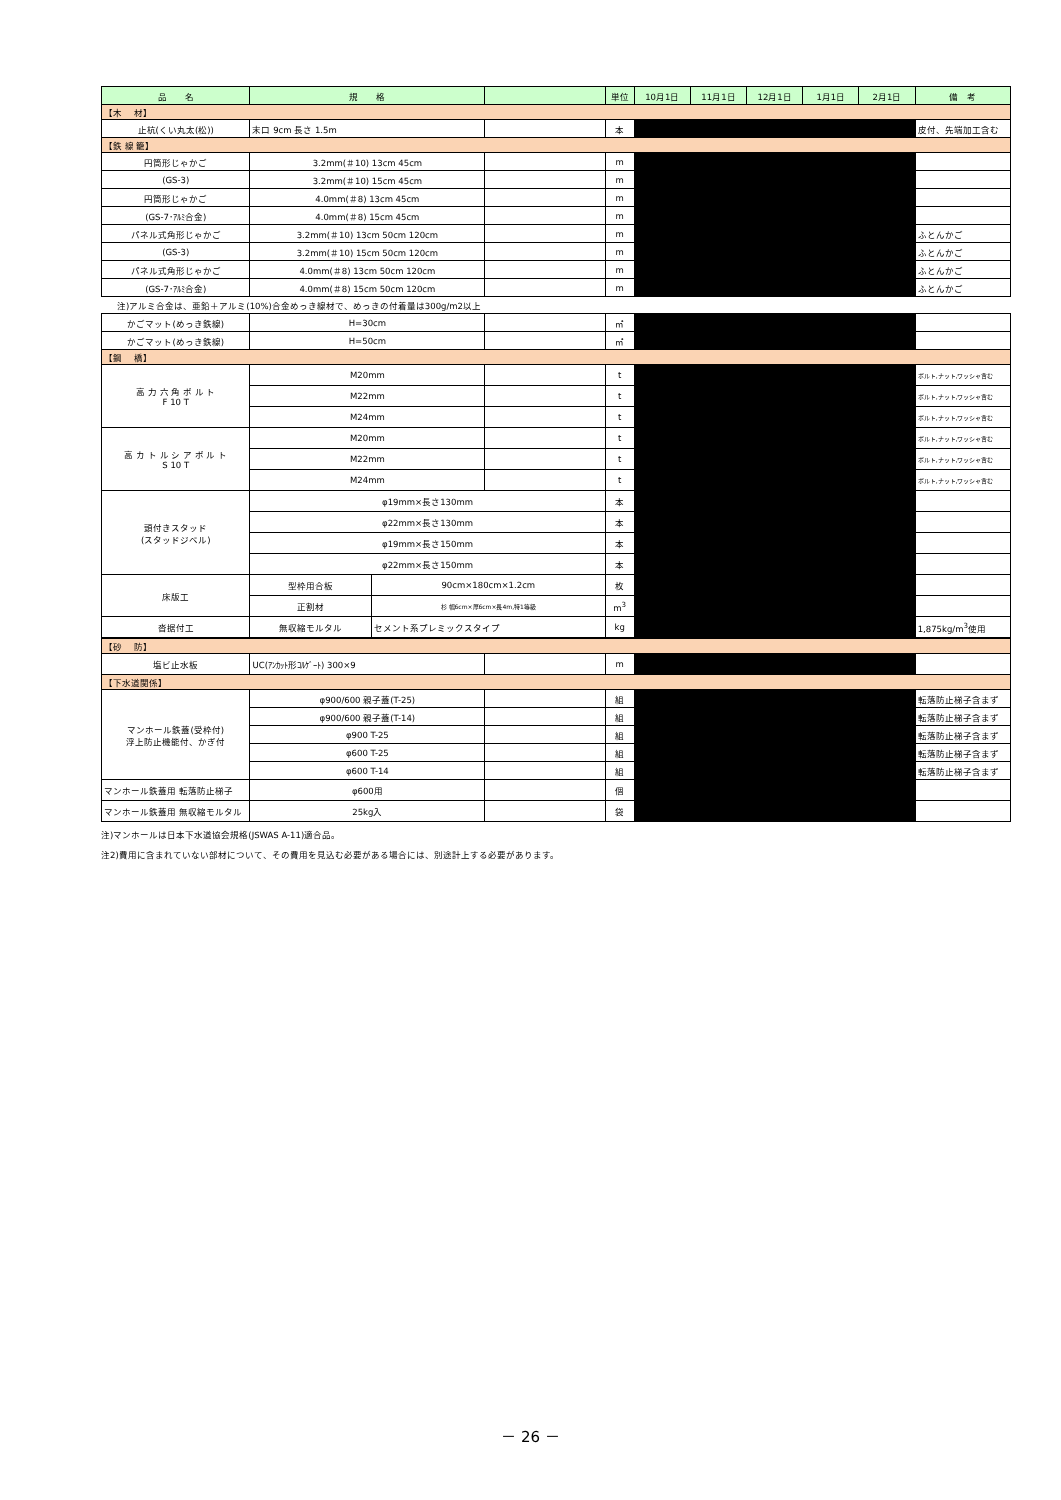| 品 名 | 規 格 | | 単位 | 10月1日 | 11月1日 | 12月1日 | 1月1日 | 2月1日 | 備 考 |
| --- | --- | --- | --- | --- | --- | --- | --- | --- | --- |
| 【木 材】 | | | | | | | | | |
| 止杭(くい丸太(松)) | 末口 9cm 長さ 1.5m | | 本 | | | | | | 皮付、先端加工含む |
| 【鉄 線 籠】 | | | | | | | | | |
| 円筒形じゃかご | 3.2mm(＃10) 13cm 45cm | | m | | | | | | |
| (GS-3) | 3.2mm(＃10) 15cm 45cm | | m | | | | | | |
| 円筒形じゃかご | 4.0mm(＃8) 13cm 45cm | | m | | | | | | |
| (GS-7･ｱﾙﾐ合金) | 4.0mm(＃8) 15cm 45cm | | m | | | | | | |
| パネル式角形じゃかご | 3.2mm(＃10) 13cm 50cm 120cm | | m | | | | | | ふとんかご |
| (GS-3) | 3.2mm(＃10) 15cm 50cm 120cm | | m | | | | | | ふとんかご |
| パネル式角形じゃかご | 4.0mm(＃8) 13cm 50cm 120cm | | m | | | | | | ふとんかご |
| (GS-7･ｱﾙﾐ合金) | 4.0mm(＃8) 15cm 50cm 120cm | | m | | | | | | ふとんかご |
注)アルミ合金は、亜鉛＋アルミ(10%)合金めっき線材で、めっきの付着量は300g/m2以上
| かごマット(めっき鉄線) | H=30cm | | | ㎡ | | |
| かごマット(めっき鉄線) | H=50cm | | | ㎡ | | |
| 【鋼 橋】 | | | | | | |
| 高 力 六 角 ボ ル ト F 10 T | M20mm | | | t | | ボルト,ナット,ワッシャ含む |
| | M22mm | | | t | | ボルト,ナット,ワッシャ含む |
| | M24mm | | | t | | ボルト,ナット,ワッシャ含む |
| 高 カ ト ル シ ア ボ ル ト S 10 T | M20mm | | | t | | ボルト,ナット,ワッシャ含む |
| | M22mm | | | t | | ボルト,ナット,ワッシャ含む |
| | M24mm | | | t | | ボルト,ナット,ワッシャ含む |
| 頭付きスタッド (スタッドジベル) | φ19mm×長さ130mm | | | 本 | | |
| | φ22mm×長さ130mm | | | 本 | | |
| | φ19mm×長さ150mm | | | 本 | | |
| | φ22mm×長さ150mm | | | 本 | | |
| 床版工 | 型枠用合板 | 90cm×180cm×1.2cm | | 枚 | | |
| | 正割材 | 杉 幅6cm×厚6cm×長4m,特1等級 | | m<sup>3</sup> | | |
| 沓据付工 | 無収縮モルタル | セメント系プレミックスタイプ | | kg | | 1,875kg/m<sup>3</sup>使用 |
| 【砂 防】 | | | | | |
| 塩ビ止水板 | UC(ｱﾝｶｯﾄ形ｺﾙｹﾞｰﾄ) 300×9 | | m | | |
| 【下水道関係】 | | | | | |
| マンホール鉄蓋(受枠付) 浮上防止機能付、かぎ付 | φ900/600 親子蓋(T-25) | | 組 | | 転落防止梯子含まず |
| | φ900/600 親子蓋(T-14) | | 組 | | 転落防止梯子含まず |
| | φ900 T-25 | | 組 | | 転落防止梯子含まず |
| | φ600 T-25 | | 組 | | 転落防止梯子含まず |
| | φ600 T-14 | | 組 | | 転落防止梯子含まず |
| マンホール鉄蓋用 転落防止梯子 | φ600用 | | 個 | | |
| マンホール鉄蓋用 無収縮モルタル | 25kg入 | | 袋 | | |
注)マンホールは日本下水道協会規格(JSWAS A-11)適合品。
注2)費用に含まれていない部材について、その費用を見込む必要がある場合には、別途計上する必要があります。
－ 26 －